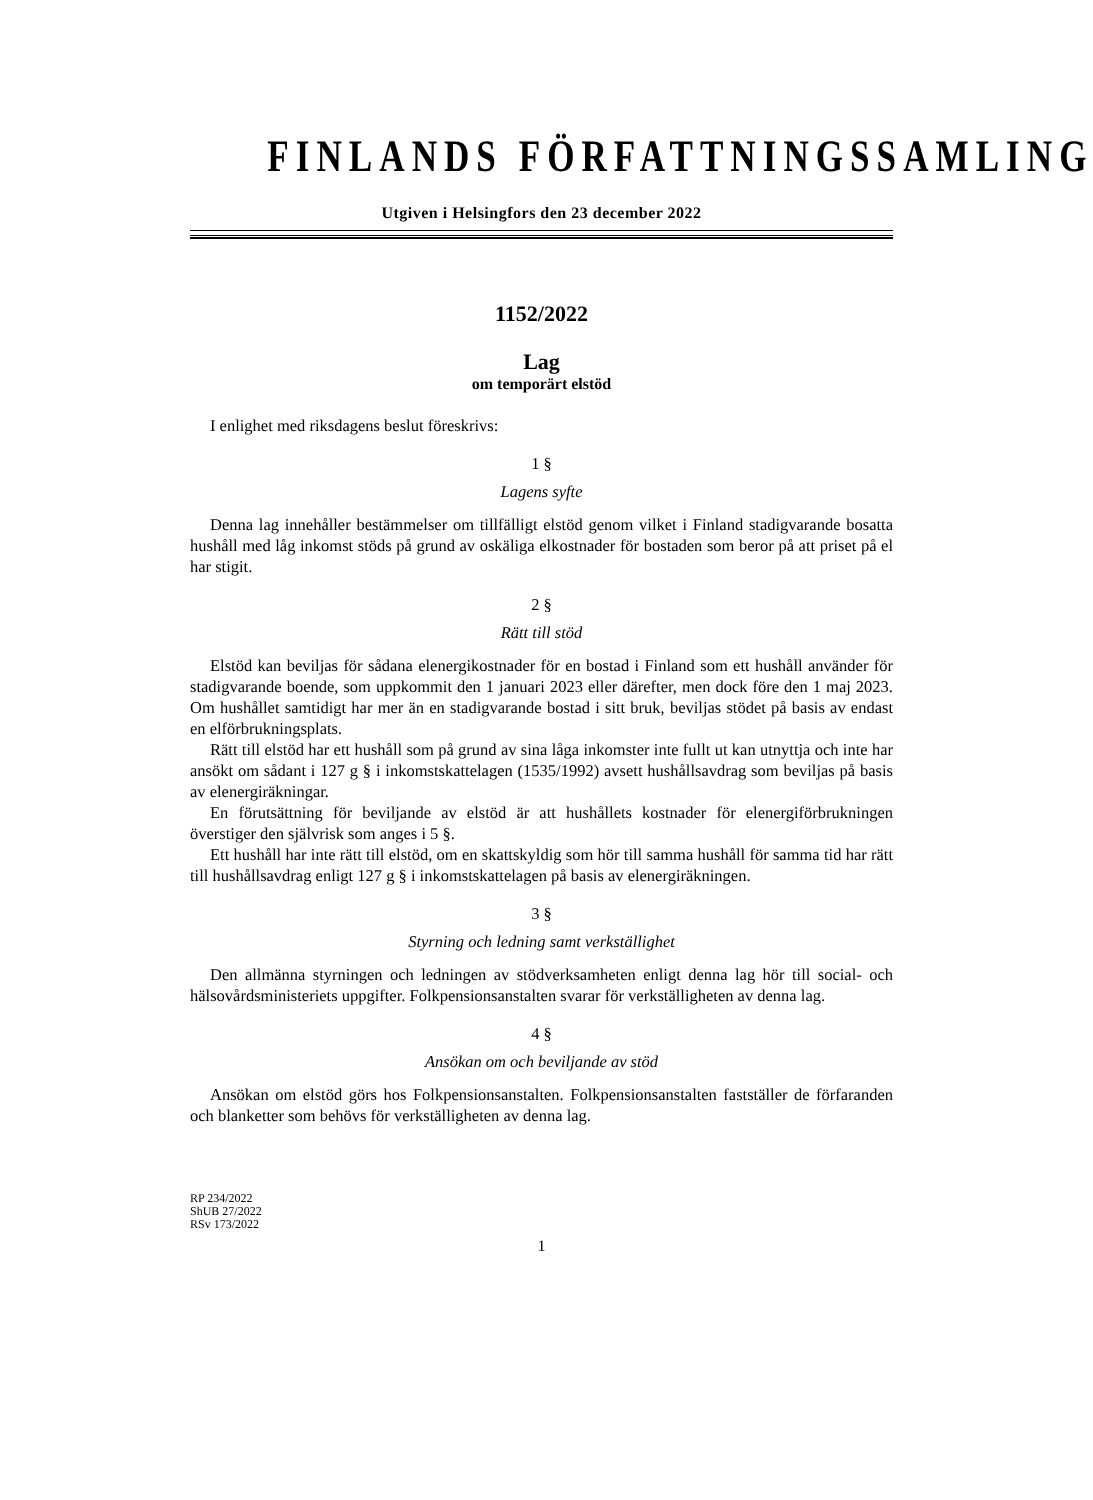FINLANDS FÖRFATTNINGSSAMLING
Utgiven i Helsingfors den 23 december 2022
1152/2022
Lag
om temporärt elstöd
I enlighet med riksdagens beslut föreskrivs:
1 §
Lagens syfte
Denna lag innehåller bestämmelser om tillfälligt elstöd genom vilket i Finland stadigvarande bosatta hushåll med låg inkomst stöds på grund av oskäliga elkostnader för bostaden som beror på att priset på el har stigit.
2 §
Rätt till stöd
Elstöd kan beviljas för sådana elenergikostnader för en bostad i Finland som ett hushåll använder för stadigvarande boende, som uppkommit den 1 januari 2023 eller därefter, men dock före den 1 maj 2023. Om hushållet samtidigt har mer än en stadigvarande bostad i sitt bruk, beviljas stödet på basis av endast en elförbrukningsplats.
Rätt till elstöd har ett hushåll som på grund av sina låga inkomster inte fullt ut kan utnyttja och inte har ansökt om sådant i 127 g § i inkomstskattelagen (1535/1992) avsett hushållsavdrag som beviljas på basis av elenergiräkningar.
En förutsättning för beviljande av elstöd är att hushållets kostnader för elenergiförbrukningen överstiger den självrisk som anges i 5 §.
Ett hushåll har inte rätt till elstöd, om en skattskyldig som hör till samma hushåll för samma tid har rätt till hushållsavdrag enligt 127 g § i inkomstskattelagen på basis av elenergiräkningen.
3 §
Styrning och ledning samt verkställighet
Den allmänna styrningen och ledningen av stödverksamheten enligt denna lag hör till social- och hälsovårdsministeriets uppgifter. Folkpensionsanstalten svarar för verkställigheten av denna lag.
4 §
Ansökan om och beviljande av stöd
Ansökan om elstöd görs hos Folkpensionsanstalten. Folkpensionsanstalten fastställer de förfaranden och blanketter som behövs för verkställigheten av denna lag.
RP 234/2022
ShUB 27/2022
RSv 173/2022
1